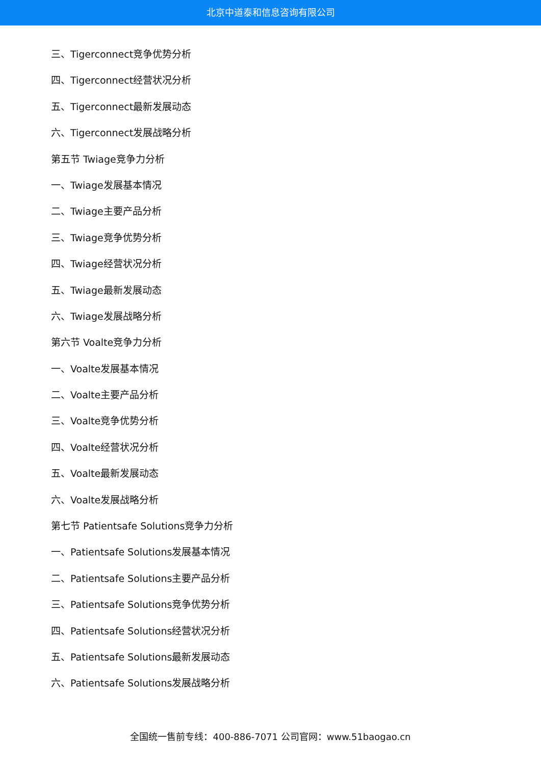北京中道泰和信息咨询有限公司
三、Tigerconnect竞争优势分析
四、Tigerconnect经营状况分析
五、Tigerconnect最新发展动态
六、Tigerconnect发展战略分析
第五节 Twiage竞争力分析
一、Twiage发展基本情况
二、Twiage主要产品分析
三、Twiage竞争优势分析
四、Twiage经营状况分析
五、Twiage最新发展动态
六、Twiage发展战略分析
第六节 Voalte竞争力分析
一、Voalte发展基本情况
二、Voalte主要产品分析
三、Voalte竞争优势分析
四、Voalte经营状况分析
五、Voalte最新发展动态
六、Voalte发展战略分析
第七节 Patientsafe Solutions竞争力分析
一、Patientsafe Solutions发展基本情况
二、Patientsafe Solutions主要产品分析
三、Patientsafe Solutions竞争优势分析
四、Patientsafe Solutions经营状况分析
五、Patientsafe Solutions最新发展动态
六、Patientsafe Solutions发展战略分析
全国统一售前专线：400-886-7071 公司官网：www.51baogao.cn